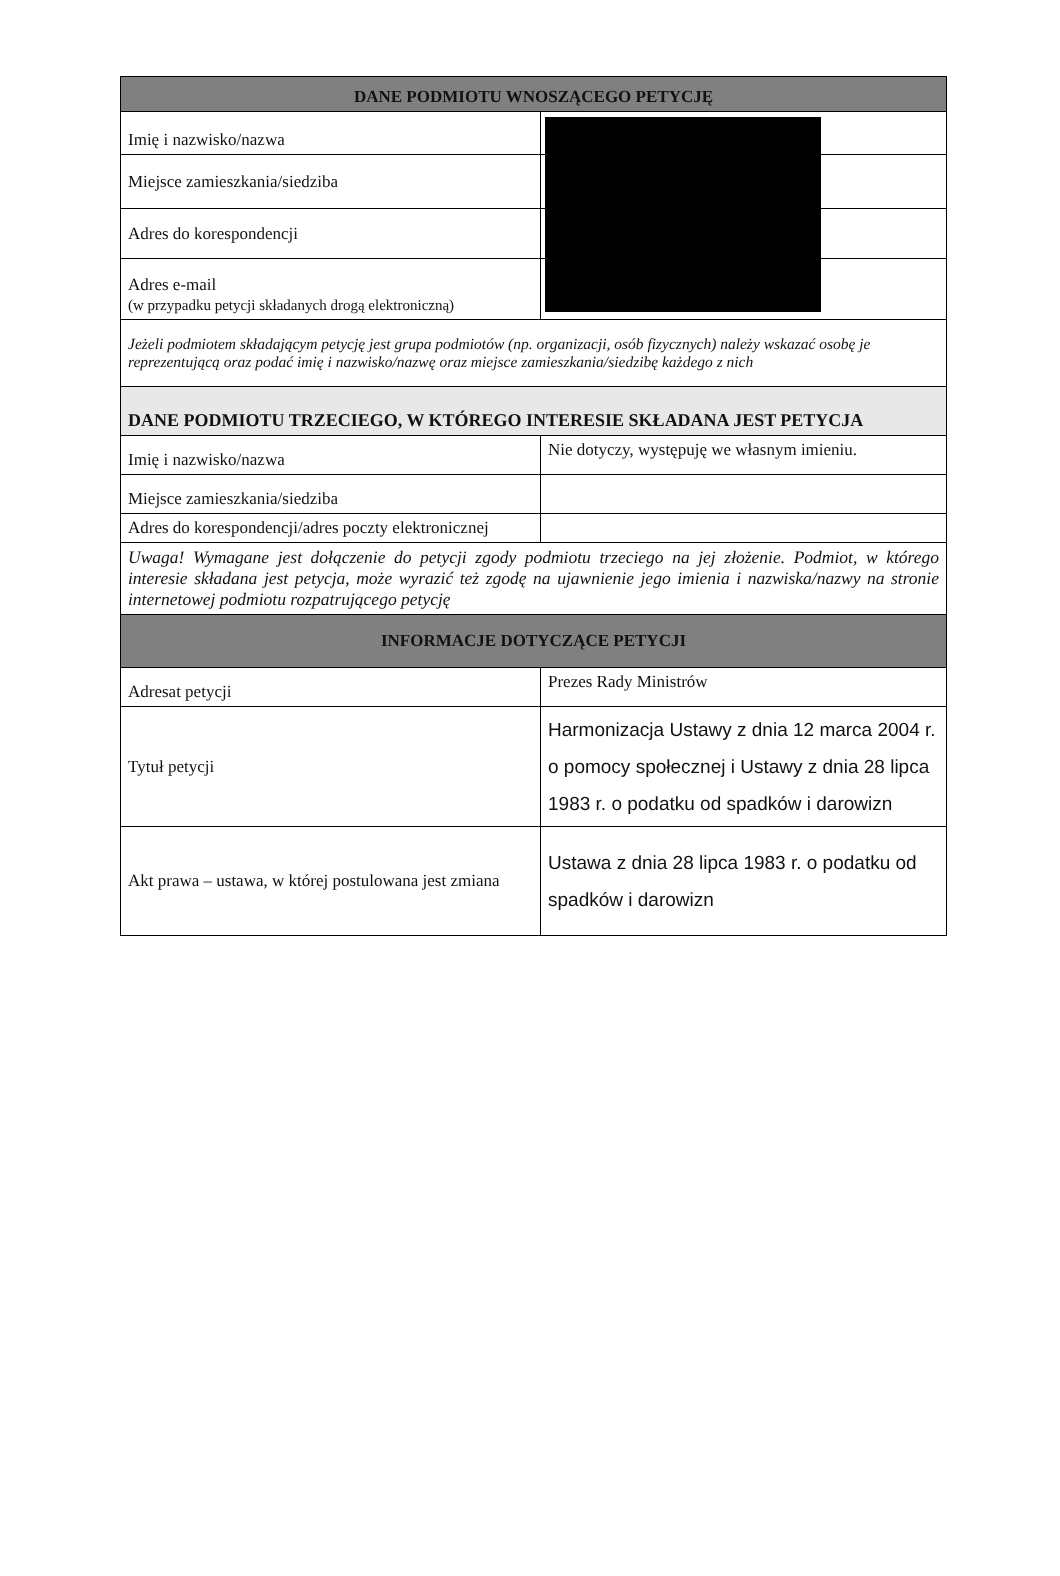| DANE PODMIOTU WNOSZĄCEGO PETYCJĘ | |
| --- | --- |
| Imię i nazwisko/nazwa | |
| Miejsce zamieszkania/siedziba | |
| Adres do korespondencji | |
| Adres e-mail (w przypadku petycji składanych drogą elektroniczną) | |
| Jeżeli podmiotem składającym petycję jest grupa podmiotów (np. organizacji, osób fizycznych) należy wskazać osobę je reprezentującą oraz podać imię i nazwisko/nazwę oraz miejsce zamieszkania/siedzibę każdego z nich | |
| DANE PODMIOTU TRZECIEGO, W KTÓREGO INTERESIE SKŁADANA JEST PETYCJA | |
| Imię i nazwisko/nazwa | Nie dotyczy, występuję we własnym imieniu. |
| Miejsce zamieszkania/siedziba | |
| Adres do korespondencji/adres poczty elektronicznej | |
| Uwaga! Wymagane jest dołączenie do petycji zgody podmiotu trzeciego na jej złożenie. Podmiot, w którego interesie składana jest petycja, może wyrazić też zgodę na ujawnienie jego imienia i nazwiska/nazwy na stronie internetowej podmiotu rozpatrującego petycję | |
| INFORMACJE DOTYCZĄCE PETYCJI | |
| Adresat petycji | Prezes Rady Ministrów |
| Tytuł petycji | Harmonizacja Ustawy z dnia 12 marca 2004 r. o pomocy społecznej i Ustawy z dnia 28 lipca 1983 r. o podatku od spadków i darowizn |
| Akt prawa – ustawa, w której postulowana jest zmiana | Ustawa z dnia 28 lipca 1983 r. o podatku od spadków i darowizn |